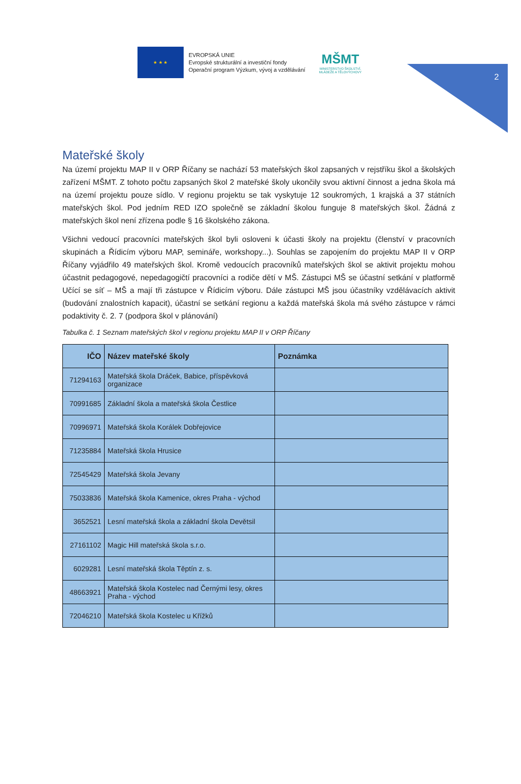2
★ ★ ★
EVROPSKÁ UNIE
Evropské strukturální a investiční fondy
Operační program Výzkum, vývoj a vzdělávání
MŠMT
MINISTERSTVO ŠKOLSTVÍ,
MLÁDEŽE A TĚLOVÝCHOVY
Mateřské školy
Na území projektu MAP II v ORP Říčany se nachází 53 mateřských škol zapsaných v rejstříku škol a školských zařízení MŠMT. Z tohoto počtu zapsaných škol 2 mateřské školy ukončily svou aktivní činnost a jedna škola má na území projektu pouze sídlo. V regionu projektu se tak vyskytuje 12 soukromých, 1 krajská a 37 státních mateřských škol. Pod jedním RED IZO společně se základní školou funguje 8 mateřských škol. Žádná z mateřských škol není zřízena podle § 16 školského zákona.
Všichni vedoucí pracovníci mateřských škol byli osloveni k účasti školy na projektu (členství v pracovních skupinách a Řídicím výboru MAP, semináře, workshopy...). Souhlas se zapojením do projektu MAP II v ORP Říčany vyjádřilo 49 mateřských škol. Kromě vedoucích pracovníků mateřských škol se aktivit projektu mohou účastnit pedagogové, nepedagogičtí pracovníci a rodiče dětí v MŠ. Zástupci MŠ se účastní setkání v platformě Učící se síť – MŠ a mají tři zástupce v Řídicím výboru. Dále zástupci MŠ jsou účastníky vzdělávacích aktivit (budování znalostních kapacit), účastní se setkání regionu a každá mateřská škola má svého zástupce v rámci podaktivity č. 2. 7 (podpora škol v plánování)
Tabulka č. 1 Seznam mateřských škol v regionu projektu MAP II v ORP Říčany
| IČO | Název mateřské školy | Poznámka |
| --- | --- | --- |
| 71294163 | Mateřská škola Dráček, Babice, příspěvková organizace | |
| 70991685 | Základní škola a mateřská škola Čestlice | |
| 70996971 | Mateřská škola Korálek Dobřejovice | |
| 71235884 | Mateřská škola Hrusice | |
| 72545429 | Mateřská škola Jevany | |
| 75033836 | Mateřská škola Kamenice, okres Praha - východ | |
| 3652521 | Lesní mateřská škola a základní škola Devětsil | |
| 27161102 | Magic Hill mateřská škola s.r.o. | |
| 6029281 | Lesní mateřská škola Těptín z. s. | |
| 48663921 | Mateřská škola Kostelec nad Černými lesy, okres Praha - východ | |
| 72046210 | Mateřská škola Kostelec u Křížků | |